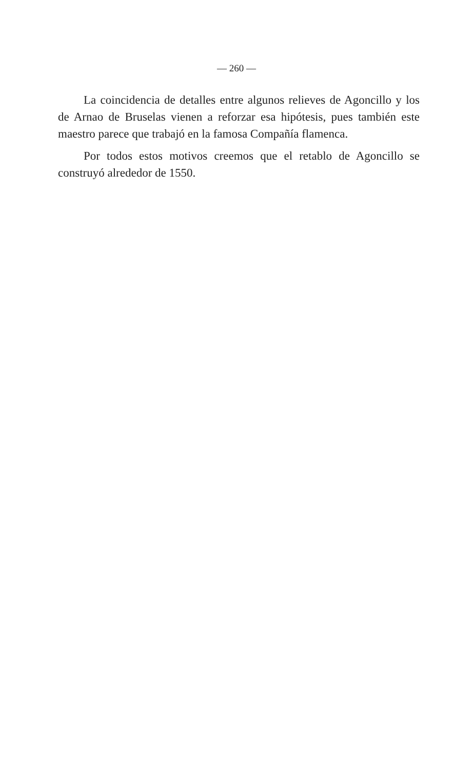— 260 —
La coincidencia de detalles entre algunos relieves de Agoncillo y los de Arnao de Bruselas vienen a reforzar esa hipótesis, pues también este maestro parece que trabajó en la famosa Compañía flamenca.
Por todos estos motivos creemos que el retablo de Agoncillo se construyó alrededor de 1550.